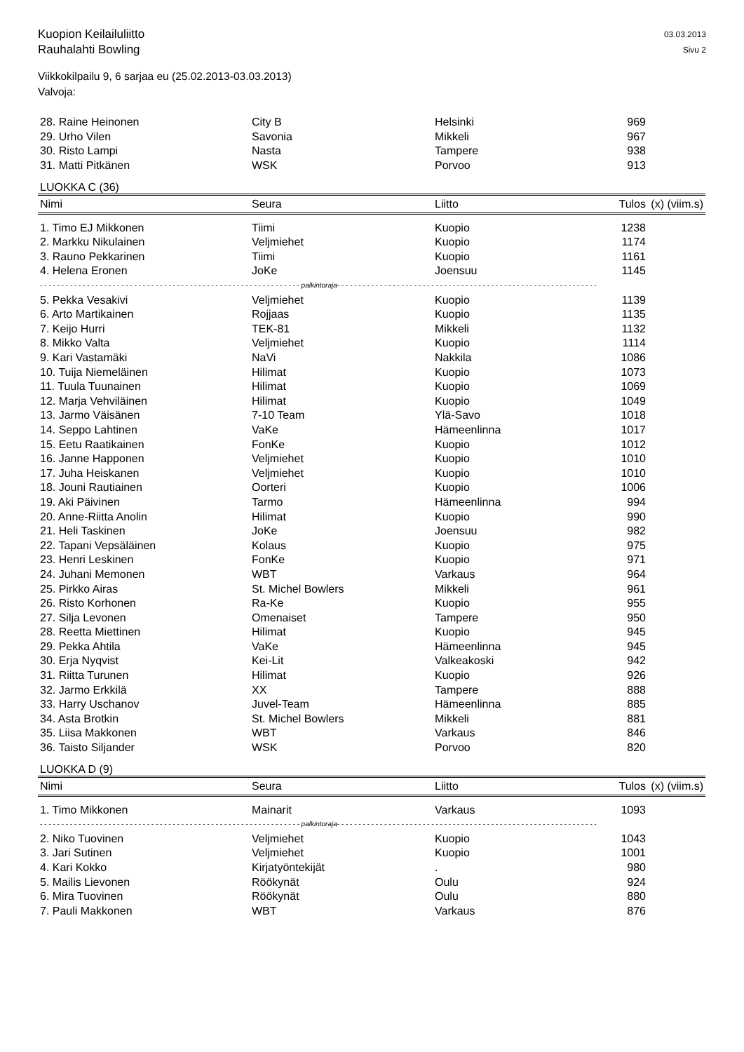Kuopion Keilailuliitto
Rauhalahti Bowling
03.03.2013
Sivu 2
Viikkokilpailu 9, 6 sarjaa eu (25.02.2013-03.03.2013)
Valvoja:
| 28. Raine Heinonen | City B | Helsinki | 969 | |
| 29. Urho Vilen | Savonia | Mikkeli | 967 | |
| 30. Risto Lampi | Nasta | Tampere | 938 | |
| 31. Matti Pitkänen | WSK | Porvoo | 913 | |
LUOKKA C (36)
| Nimi | Seura | Liitto | Tulos | (x) (viim.s) |
| --- | --- | --- | --- | --- |
| 1. Timo EJ Mikkonen | Tiimi | Kuopio | 1238 | |
| 2. Markku Nikulainen | Veljmiehet | Kuopio | 1174 | |
| 3. Rauno Pekkarinen | Tiimi | Kuopio | 1161 | |
| 4. Helena Eronen | JoKe | Joensuu | 1145 | |
| - - - - - - - - - - - - - - - - - - - - - - - - - - - - - - - - - - - - - - - - - - - - - - - - - - - - - - - - - - - - - palkintoraja- - - - - - - - - - - - - - - - - - - - - - - - - - - - - - - - - - - - - - - - - - - - - - - - - - - - - - - - - - - - - | | | | |
| 5. Pekka Vesakivi | Veljmiehet | Kuopio | 1139 | |
| 6. Arto Martikainen | Rojjaas | Kuopio | 1135 | |
| 7. Keijo Hurri | TEK-81 | Mikkeli | 1132 | |
| 8. Mikko Valta | Veljmiehet | Kuopio | 1114 | |
| 9. Kari Vastamäki | NaVi | Nakkila | 1086 | |
| 10. Tuija Niemeläinen | Hilimat | Kuopio | 1073 | |
| 11. Tuula Tuunainen | Hilimat | Kuopio | 1069 | |
| 12. Marja Vehviläinen | Hilimat | Kuopio | 1049 | |
| 13. Jarmo Väisänen | 7-10 Team | Ylä-Savo | 1018 | |
| 14. Seppo Lahtinen | VaKe | Hämeenlinna | 1017 | |
| 15. Eetu Raatikainen | FonKe | Kuopio | 1012 | |
| 16. Janne Happonen | Veljmiehet | Kuopio | 1010 | |
| 17. Juha Heiskanen | Veljmiehet | Kuopio | 1010 | |
| 18. Jouni Rautiainen | Oorteri | Kuopio | 1006 | |
| 19. Aki Päivinen | Tarmo | Hämeenlinna | 994 | |
| 20. Anne-Riitta Anolin | Hilimat | Kuopio | 990 | |
| 21. Heli Taskinen | JoKe | Joensuu | 982 | |
| 22. Tapani Vepsäläinen | Kolaus | Kuopio | 975 | |
| 23. Henri Leskinen | FonKe | Kuopio | 971 | |
| 24. Juhani Memonen | WBT | Varkaus | 964 | |
| 25. Pirkko Airas | St. Michel Bowlers | Mikkeli | 961 | |
| 26. Risto Korhonen | Ra-Ke | Kuopio | 955 | |
| 27. Silja Levonen | Omenaiset | Tampere | 950 | |
| 28. Reetta Miettinen | Hilimat | Kuopio | 945 | |
| 29. Pekka Ahtila | VaKe | Hämeenlinna | 945 | |
| 30. Erja Nyqvist | Kei-Lit | Valkeakoski | 942 | |
| 31. Riitta Turunen | Hilimat | Kuopio | 926 | |
| 32. Jarmo Erkkilä | XX | Tampere | 888 | |
| 33. Harry Uschanov | Juvel-Team | Hämeenlinna | 885 | |
| 34. Asta Brotkin | St. Michel Bowlers | Mikkeli | 881 | |
| 35. Liisa Makkonen | WBT | Varkaus | 846 | |
| 36. Taisto Siljander | WSK | Porvoo | 820 | |
LUOKKA D (9)
| Nimi | Seura | Liitto | Tulos | (x) (viim.s) |
| --- | --- | --- | --- | --- |
| 1. Timo Mikkonen | Mainarit | Varkaus | 1093 | |
| - - - - - - - - - - - - - - - - - - - - - - - - - - - - - - - - - - - - - - - - - - - - - - - - - - - - - - - - - - - - - palkintoraja- - - - - - - - - - - - - - - - - - - - - - - - - - - - - - - - - - - - - - - - - - - - - - - - - - - - - - - - - - - - - | | | | |
| 2. Niko Tuovinen | Veljmiehet | Kuopio | 1043 | |
| 3. Jari Sutinen | Veljmiehet | Kuopio | 1001 | |
| 4. Kari Kokko | Kirjatyöntekijät | . | 980 | |
| 5. Mailis Lievonen | Röökynät | Oulu | 924 | |
| 6. Mira Tuovinen | Röökynät | Oulu | 880 | |
| 7. Pauli Makkonen | WBT | Varkaus | 876 | |